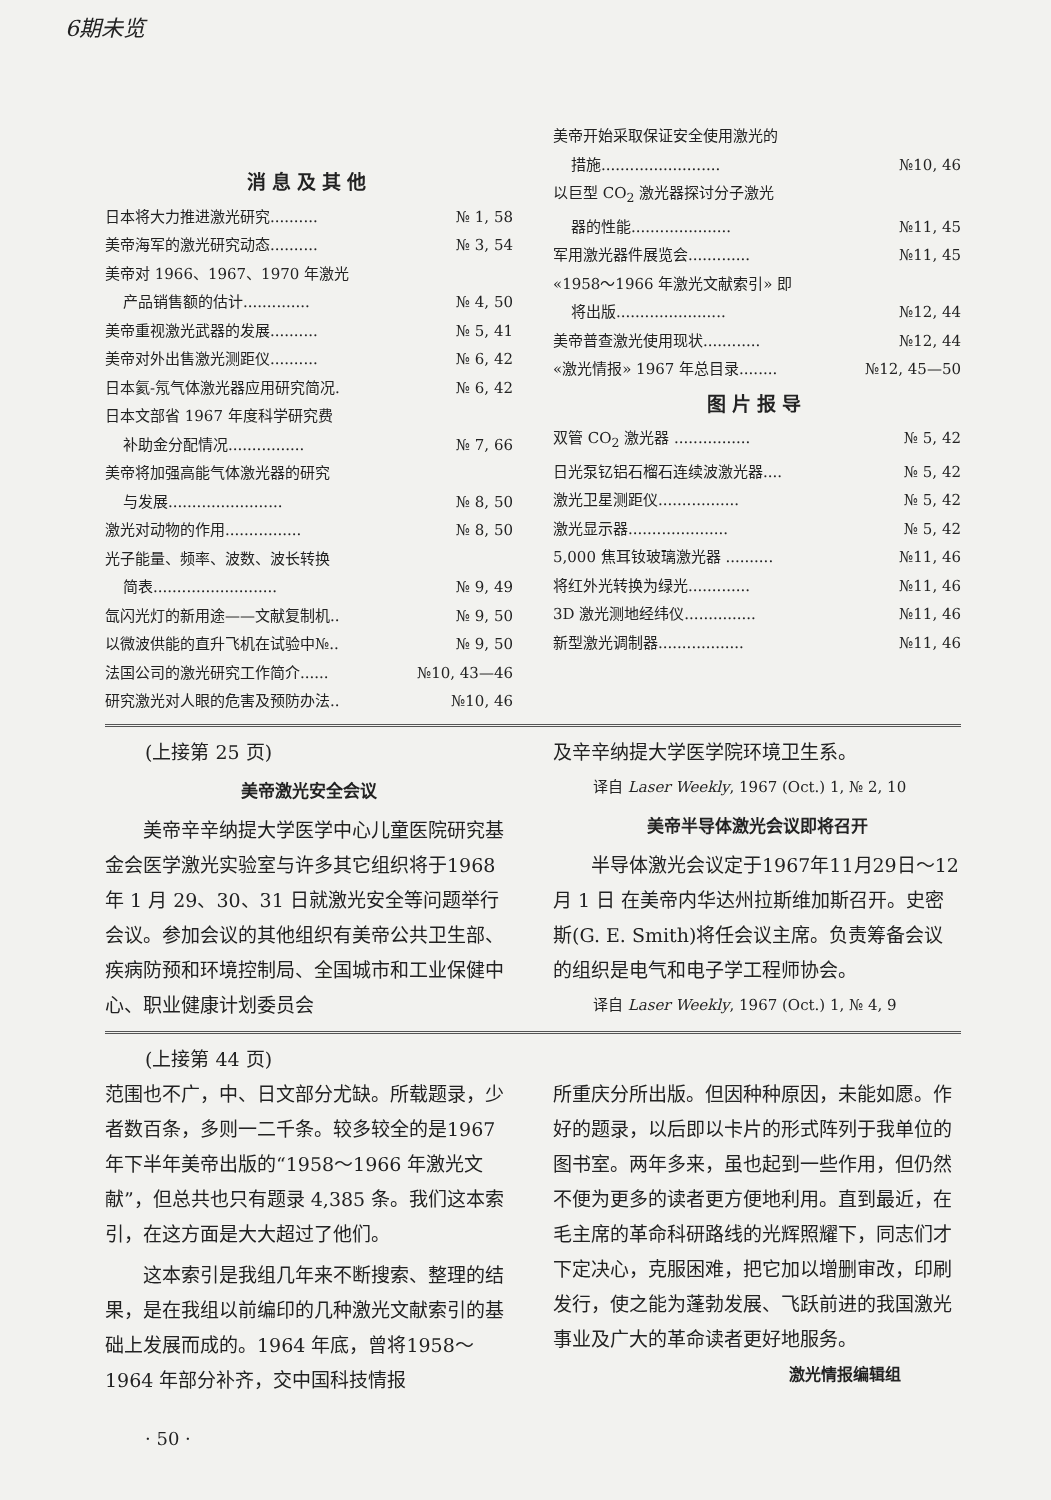6期未览
消息及其他
日本将大力推进激光研究.......... № 1, 58
美帝海军的激光研究动态.......... № 3, 54
美帝对 1966、1967、1970 年激光
产品销售额的估计.............. № 4, 50
美帝重视激光武器的发展.......... № 5, 41
美帝对外出售激光测距仪.......... № 6, 42
日本氦-氖气体激光器应用研究简况. № 6, 42
日本文部省 1967 年度科学研究费
补助金分配情况................ № 7, 66
美帝将加强高能气体激光器的研究
与发展........................ № 8, 50
激光对动物的作用................ № 8, 50
光子能量、频率、波数、波长转换
简表.......................... № 9, 49
氙闪光灯的新用途——文献复制机.. № 9, 50
以微波供能的直升飞机在试验中№.. № 9, 50
法国公司的激光研究工作简介...... №10, 43—46
研究激光对人眼的危害及预防办法.. №10, 46
美帝开始采取保证安全使用激光的
措施......................... №10, 46
以巨型 CO<sub>2</sub> 激光器探讨分子激光
器的性能..................... №11, 45
军用激光器件展览会............. №11, 45
«1958～1966 年激光文献索引» 即
将出版....................... №12, 44
美帝普查激光使用现状............ №12, 44
«激光情报» 1967 年总目录........ №12, 45—50
图片报导
双管 CO<sub>2</sub> 激光器 ................ № 5, 42
日光泵钇铝石榴石连续波激光器.... № 5, 42
激光卫星测距仪................. № 5, 42
激光显示器..................... № 5, 42
5,000 焦耳钕玻璃激光器 .......... №11, 46
将红外光转换为绿光............. №11, 46
3D 激光测地经纬仪............... №11, 46
新型激光调制器.................. №11, 46
(上接第 25 页)
美帝激光安全会议
美帝辛辛纳提大学医学中心儿童医院研究基金会医学激光实验室与许多其它组织将于1968 年 1 月 29、30、31 日就激光安全等问题举行会议。参加会议的其他组织有美帝公共卫生部、疾病防预和环境控制局、全国城市和工业保健中心、职业健康计划委员会
及辛辛纳提大学医学院环境卫生系。
译自 Laser Weekly, 1967 (Oct.) 1, № 2, 10
美帝半导体激光会议即将召开
半导体激光会议定于1967年11月29日～12 月 1 日 在美帝内华达州拉斯维加斯召开。史密斯(G. E. Smith)将任会议主席。负责筹备会议的组织是电气和电子学工程师协会。
译自 Laser Weekly, 1967 (Oct.) 1, № 4, 9
(上接第 44 页)
范围也不广，中、日文部分尤缺。所载题录，少者数百条，多则一二千条。较多较全的是1967 年下半年美帝出版的“1958～1966 年激光文献”，但总共也只有题录 4,385 条。我们这本索引，在这方面是大大超过了他们。
这本索引是我组几年来不断搜索、整理的结果，是在我组以前编印的几种激光文献索引的基础上发展而成的。1964 年底，曾将1958～1964 年部分补齐，交中国科技情报
所重庆分所出版。但因种种原因，未能如愿。作好的题录，以后即以卡片的形式阵列于我单位的图书室。两年多来，虽也起到一些作用，但仍然不便为更多的读者更方便地利用。直到最近，在毛主席的革命科研路线的光辉照耀下，同志们才下定决心，克服困难，把它加以增删审改，印刷发行，使之能为蓬勃发展、飞跃前进的我国激光事业及广大的革命读者更好地服务。
激光情报编辑组
· 50 ·